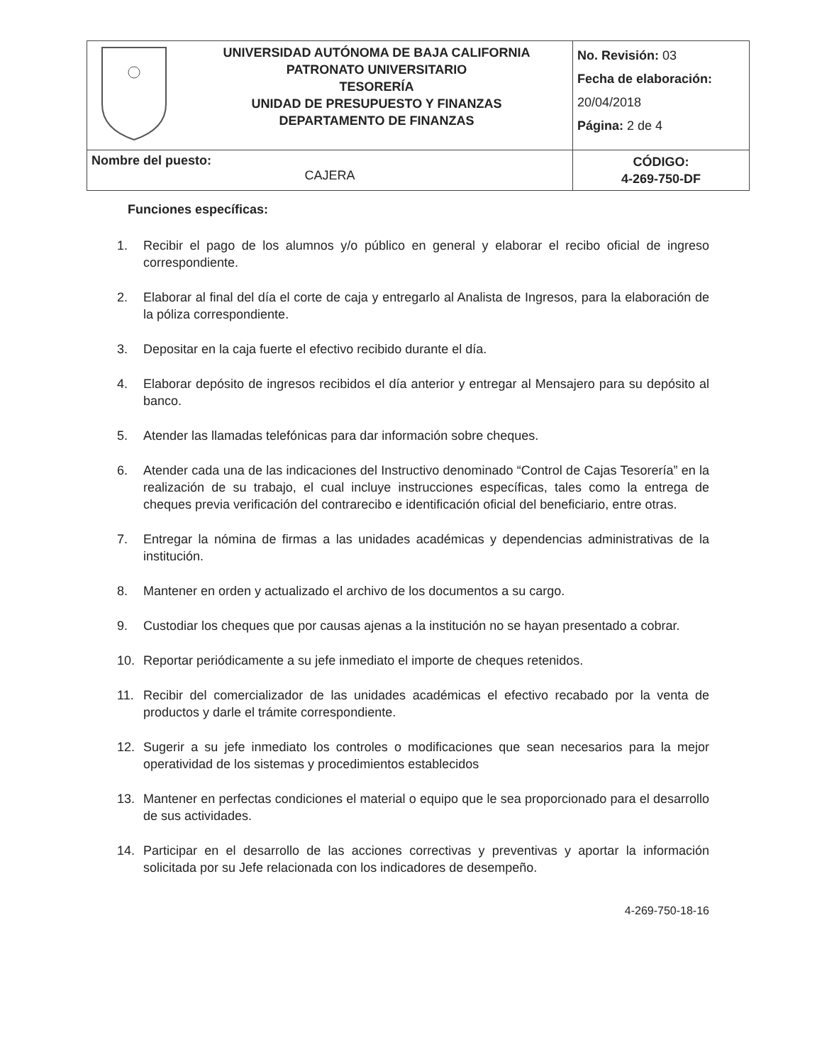| | UNIVERSIDAD AUTÓNOMA DE BAJA CALIFORNIA PATRONATO UNIVERSITARIO TESORERÍA UNIDAD DE PRESUPUESTO Y FINANZAS DEPARTAMENTO DE FINANZAS | No. Revisión: 03 Fecha de elaboración: 20/04/2018 Página: 2 de 4 |
| Nombre del puesto: CAJERA | | CÓDIGO: 4-269-750-DF |
Funciones específicas:
1. Recibir el pago de los alumnos y/o público en general y elaborar el recibo oficial de ingreso correspondiente.
2. Elaborar al final del día el corte de caja y entregarlo al Analista de Ingresos, para la elaboración de la póliza correspondiente.
3. Depositar en la caja fuerte el efectivo recibido durante el día.
4. Elaborar depósito de ingresos recibidos el día anterior y entregar al Mensajero para su depósito al banco.
5. Atender las llamadas telefónicas para dar información sobre cheques.
6. Atender cada una de las indicaciones del Instructivo denominado “Control de Cajas Tesorería” en la realización de su trabajo, el cual incluye instrucciones específicas, tales como la entrega de cheques previa verificación del contrarecibo e identificación oficial del beneficiario, entre otras.
7. Entregar la nómina de firmas a las unidades académicas y dependencias administrativas de la institución.
8. Mantener en orden y actualizado el archivo de los documentos a su cargo.
9. Custodiar los cheques que por causas ajenas a la institución no se hayan presentado a cobrar.
10. Reportar periódicamente a su jefe inmediato el importe de cheques retenidos.
11. Recibir del comercializador de las unidades académicas el efectivo recabado por la venta de productos y darle el trámite correspondiente.
12. Sugerir a su jefe inmediato los controles o modificaciones que sean necesarios para la mejor operatividad de los sistemas y procedimientos establecidos
13. Mantener en perfectas condiciones el material o equipo que le sea proporcionado para el desarrollo de sus actividades.
14. Participar en el desarrollo de las acciones correctivas y preventivas y aportar la información solicitada por su Jefe relacionada con los indicadores de desempeño.
4-269-750-18-16